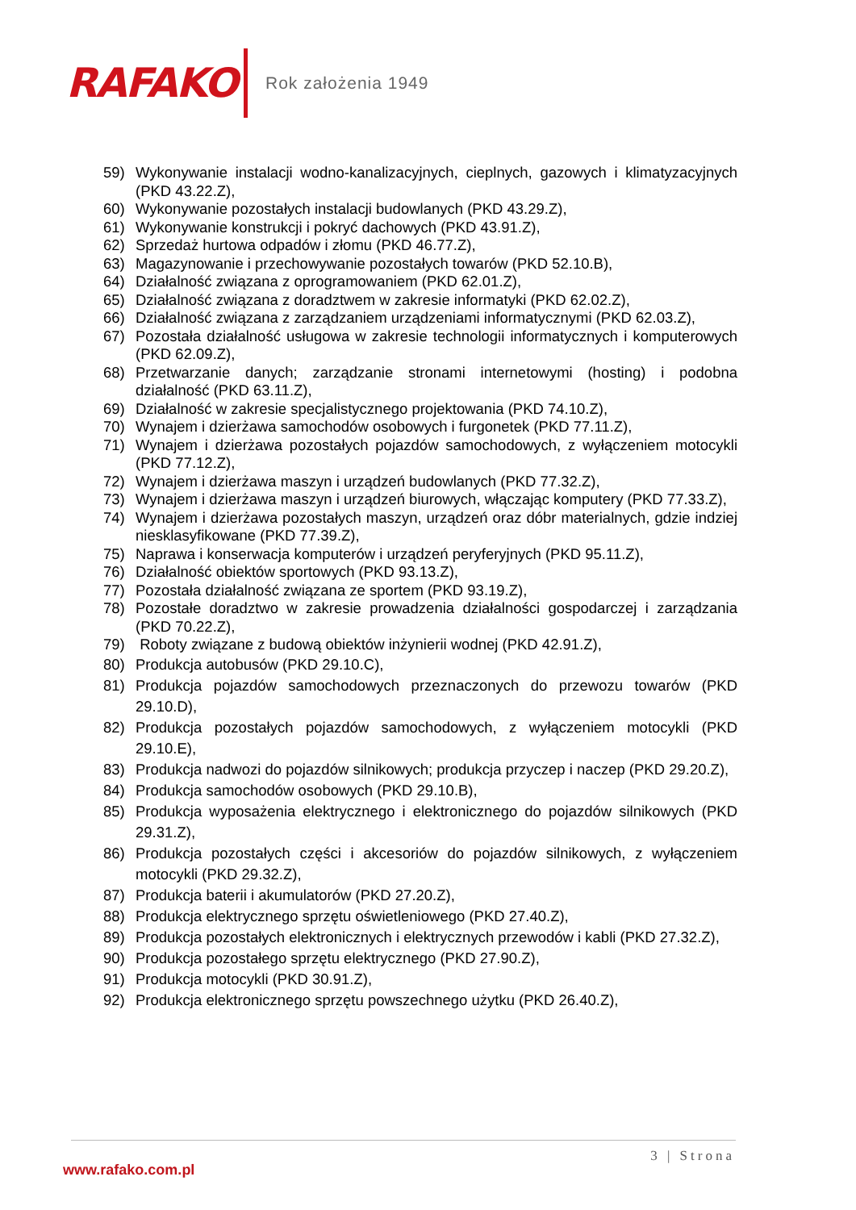RAFAKO
Rok założenia 1949
59) Wykonywanie instalacji wodno-kanalizacyjnych, cieplnych, gazowych i klimatyzacyjnych (PKD 43.22.Z),
60) Wykonywanie pozostałych instalacji budowlanych (PKD 43.29.Z),
61) Wykonywanie konstrukcji i pokryć dachowych (PKD 43.91.Z),
62) Sprzedaż hurtowa odpadów i złomu (PKD 46.77.Z),
63) Magazynowanie i przechowywanie pozostałych towarów (PKD 52.10.B),
64) Działalność związana z oprogramowaniem (PKD 62.01.Z),
65) Działalność związana z doradztwem w zakresie informatyki (PKD 62.02.Z),
66) Działalność związana z zarządzaniem urządzeniami informatycznymi (PKD 62.03.Z),
67) Pozostała działalność usługowa w zakresie technologii informatycznych i komputerowych (PKD 62.09.Z),
68) Przetwarzanie danych; zarządzanie stronami internetowymi (hosting) i podobna działalność (PKD 63.11.Z),
69) Działalność w zakresie specjalistycznego projektowania (PKD 74.10.Z),
70) Wynajem i dzierżawa samochodów osobowych i furgonetek (PKD 77.11.Z),
71) Wynajem i dzierżawa pozostałych pojazdów samochodowych, z wyłączeniem motocykli (PKD 77.12.Z),
72) Wynajem i dzierżawa maszyn i urządzeń budowlanych (PKD 77.32.Z),
73) Wynajem i dzierżawa maszyn i urządzeń biurowych, włączając komputery (PKD 77.33.Z),
74) Wynajem i dzierżawa pozostałych maszyn, urządzeń oraz dóbr materialnych, gdzie indziej niesklasyfikowane (PKD 77.39.Z),
75) Naprawa i konserwacja komputerów i urządzeń peryferyjnych (PKD 95.11.Z),
76) Działalność obiektów sportowych (PKD 93.13.Z),
77) Pozostała działalność związana ze sportem (PKD 93.19.Z),
78) Pozostałe doradztwo w zakresie prowadzenia działalności gospodarczej i zarządzania (PKD 70.22.Z),
79) Roboty związane z budową obiektów inżynierii wodnej (PKD 42.91.Z),
80) Produkcja autobusów (PKD 29.10.C),
81) Produkcja pojazdów samochodowych przeznaczonych do przewozu towarów (PKD 29.10.D),
82) Produkcja pozostałych pojazdów samochodowych, z wyłączeniem motocykli (PKD 29.10.E),
83) Produkcja nadwozi do pojazdów silnikowych; produkcja przyczep i naczep (PKD 29.20.Z),
84) Produkcja samochodów osobowych (PKD 29.10.B),
85) Produkcja wyposażenia elektrycznego i elektronicznego do pojazdów silnikowych (PKD 29.31.Z),
86) Produkcja pozostałych części i akcesoriów do pojazdów silnikowych, z wyłączeniem motocykli (PKD 29.32.Z),
87) Produkcja baterii i akumulatorów (PKD 27.20.Z),
88) Produkcja elektrycznego sprzętu oświetleniowego (PKD 27.40.Z),
89) Produkcja pozostałych elektronicznych i elektrycznych przewodów i kabli (PKD 27.32.Z),
90) Produkcja pozostałego sprzętu elektrycznego (PKD 27.90.Z),
91) Produkcja motocykli (PKD 30.91.Z),
92) Produkcja elektronicznego sprzętu powszechnego użytku (PKD 26.40.Z),
3 | Strona
www.rafako.com.pl